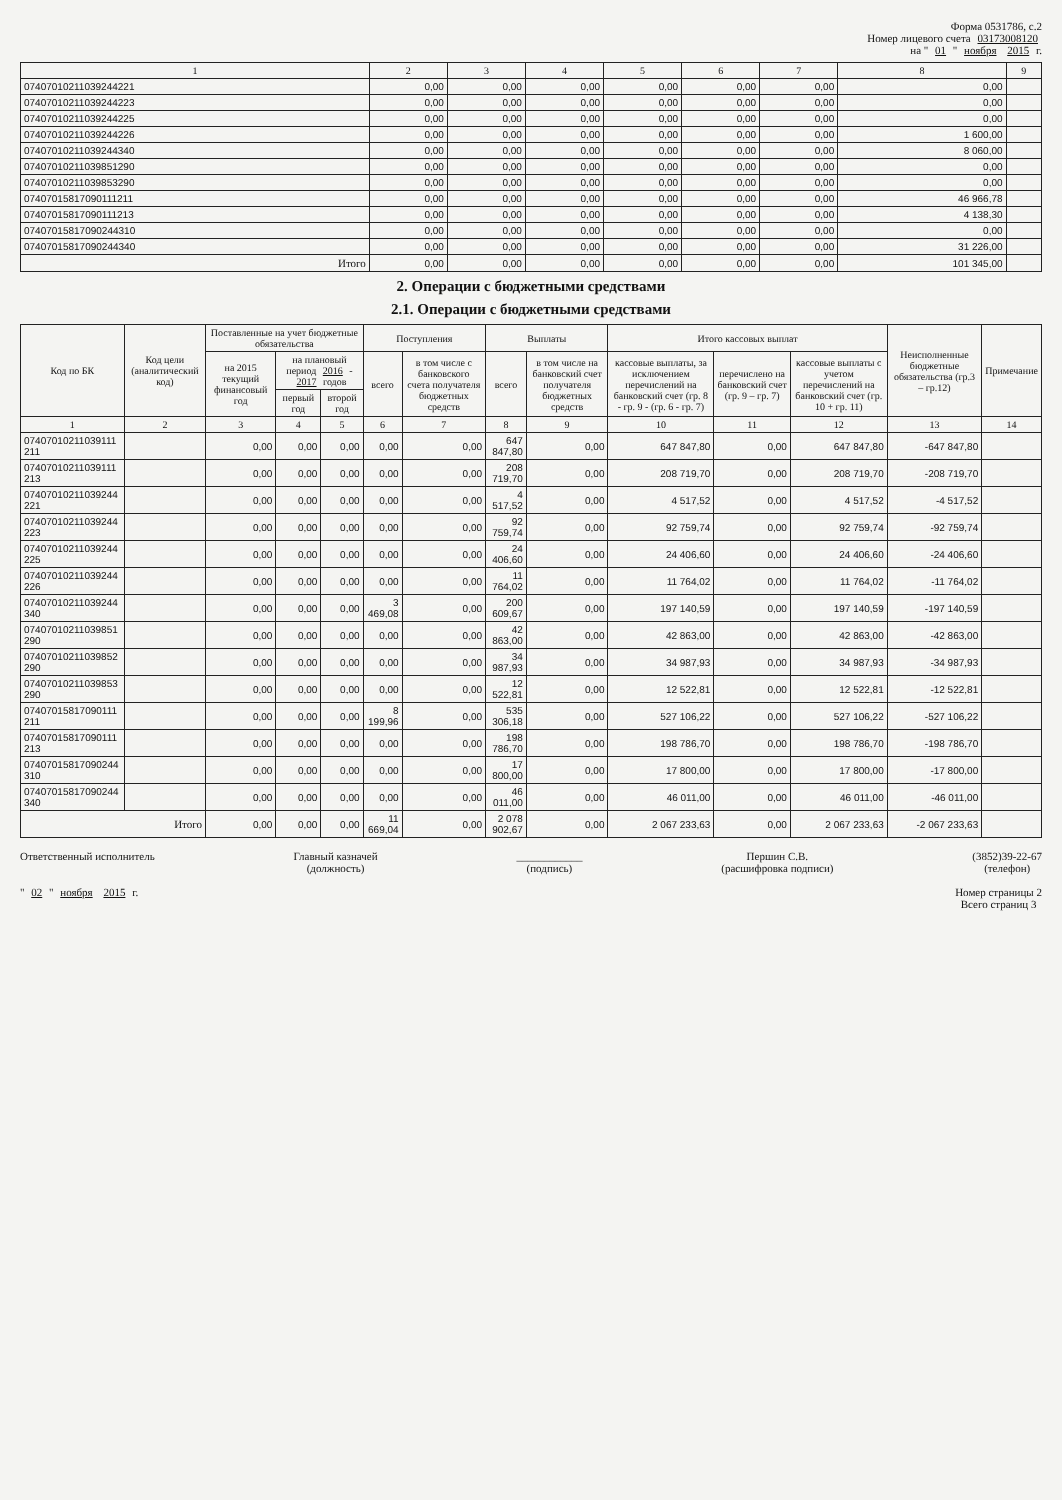Форма 0531786, с.2
Номер лицевого счета 03173008120
на " 01 " ноября 2015 г.
| 1 | 2 | 3 | 4 | 5 | 6 | 7 | 8 | 9 |
| --- | --- | --- | --- | --- | --- | --- | --- | --- |
| 07407010211039244221 | 0,00 | 0,00 | 0,00 | 0,00 | 0,00 | 0,00 | 0,00 | |
| 07407010211039244223 | 0,00 | 0,00 | 0,00 | 0,00 | 0,00 | 0,00 | 0,00 | |
| 07407010211039244225 | 0,00 | 0,00 | 0,00 | 0,00 | 0,00 | 0,00 | 0,00 | |
| 07407010211039244226 | 0,00 | 0,00 | 0,00 | 0,00 | 0,00 | 0,00 | 1 600,00 | |
| 07407010211039244340 | 0,00 | 0,00 | 0,00 | 0,00 | 0,00 | 0,00 | 8 060,00 | |
| 07407010211039851290 | 0,00 | 0,00 | 0,00 | 0,00 | 0,00 | 0,00 | 0,00 | |
| 07407010211039853290 | 0,00 | 0,00 | 0,00 | 0,00 | 0,00 | 0,00 | 0,00 | |
| 07407015817090111211 | 0,00 | 0,00 | 0,00 | 0,00 | 0,00 | 0,00 | 46 966,78 | |
| 07407015817090111213 | 0,00 | 0,00 | 0,00 | 0,00 | 0,00 | 0,00 | 4 138,30 | |
| 07407015817090244310 | 0,00 | 0,00 | 0,00 | 0,00 | 0,00 | 0,00 | 0,00 | |
| 07407015817090244340 | 0,00 | 0,00 | 0,00 | 0,00 | 0,00 | 0,00 | 31 226,00 | |
| Итого | 0,00 | 0,00 | 0,00 | 0,00 | 0,00 | 0,00 | 101 345,00 | |
2. Операции с бюджетными средствами
2.1. Операции с бюджетными средствами
| Код по БК | Код цели (аналитический код) | Поставленные на учет бюджетные обязательства | | | Поступления | | Выплаты | | Итого кассовых выплат | | | Неисполненные бюджетные обязательства (гр.3 – гр.12) | Примечание |
| --- | --- | --- | --- | --- | --- | --- | --- | --- | --- | --- | --- | --- | --- |
| | | на 2015 текущий финансовый год | на плановый период 2016 - 2017 годов | | всего | в том числе с банковского счета получателя бюджетных средств | всего | в том числе на банковский счет получателя бюджетных средств | кассовые выплаты, за исключением перечислений на банковский счет (гр. 8 - гр. 9 - (гр. 6 - гр. 7) | перечислено на банковский счет (гр. 9 – гр. 7) | кассовые выплаты с учетом перечислений на банковский счет (гр. 10 + гр. 11) | | |
| | | | первый год | второй год | | | | | | | | | |
| 1 | 2 | 3 | 4 | 5 | 6 | 7 | 8 | 9 | 10 | 11 | 12 | 13 | 14 |
| 07407010211039111 211 | | 0,00 | 0,00 | 0,00 | 0,00 | 0,00 | 647 847,80 | 0,00 | 647 847,80 | 0,00 | 647 847,80 | -647 847,80 | |
| 07407010211039111 213 | | 0,00 | 0,00 | 0,00 | 0,00 | 0,00 | 208 719,70 | 0,00 | 208 719,70 | 0,00 | 208 719,70 | -208 719,70 | |
| 07407010211039244 221 | | 0,00 | 0,00 | 0,00 | 0,00 | 0,00 | 4 517,52 | 0,00 | 4 517,52 | 0,00 | 4 517,52 | -4 517,52 | |
| 07407010211039244 223 | | 0,00 | 0,00 | 0,00 | 0,00 | 0,00 | 92 759,74 | 0,00 | 92 759,74 | 0,00 | 92 759,74 | -92 759,74 | |
| 07407010211039244 225 | | 0,00 | 0,00 | 0,00 | 0,00 | 0,00 | 24 406,60 | 0,00 | 24 406,60 | 0,00 | 24 406,60 | -24 406,60 | |
| 07407010211039244 226 | | 0,00 | 0,00 | 0,00 | 0,00 | 0,00 | 11 764,02 | 0,00 | 11 764,02 | 0,00 | 11 764,02 | -11 764,02 | |
| 07407010211039244 340 | | 0,00 | 0,00 | 0,00 | 3 469,08 | 0,00 | 200 609,67 | 0,00 | 197 140,59 | 0,00 | 197 140,59 | -197 140,59 | |
| 07407010211039851 290 | | 0,00 | 0,00 | 0,00 | 0,00 | 0,00 | 42 863,00 | 0,00 | 42 863,00 | 0,00 | 42 863,00 | -42 863,00 | |
| 07407010211039852 290 | | 0,00 | 0,00 | 0,00 | 0,00 | 0,00 | 34 987,93 | 0,00 | 34 987,93 | 0,00 | 34 987,93 | -34 987,93 | |
| 07407010211039853 290 | | 0,00 | 0,00 | 0,00 | 0,00 | 0,00 | 12 522,81 | 0,00 | 12 522,81 | 0,00 | 12 522,81 | -12 522,81 | |
| 07407015817090111 211 | | 0,00 | 0,00 | 0,00 | 8 199,96 | 0,00 | 535 306,18 | 0,00 | 527 106,22 | 0,00 | 527 106,22 | -527 106,22 | |
| 07407015817090111 213 | | 0,00 | 0,00 | 0,00 | 0,00 | 0,00 | 198 786,70 | 0,00 | 198 786,70 | 0,00 | 198 786,70 | -198 786,70 | |
| 07407015817090244 310 | | 0,00 | 0,00 | 0,00 | 0,00 | 0,00 | 17 800,00 | 0,00 | 17 800,00 | 0,00 | 17 800,00 | -17 800,00 | |
| 07407015817090244 340 | | 0,00 | 0,00 | 0,00 | 0,00 | 0,00 | 46 011,00 | 0,00 | 46 011,00 | 0,00 | 46 011,00 | -46 011,00 | |
| Итого | | 0,00 | 0,00 | 0,00 | 11 669,04 | 0,00 | 2 078 902,67 | 0,00 | 2 067 233,63 | 0,00 | 2 067 233,63 | -2 067 233,63 | |
Ответственный исполнитель Главный казначей
(должность)
____________
(подпись)
Першин С.В.
(расшифровка подписи)
(3852)39-22-67
(телефон)
" 02 " ноября 2015 г. Номер страницы 2
Всего страниц 3